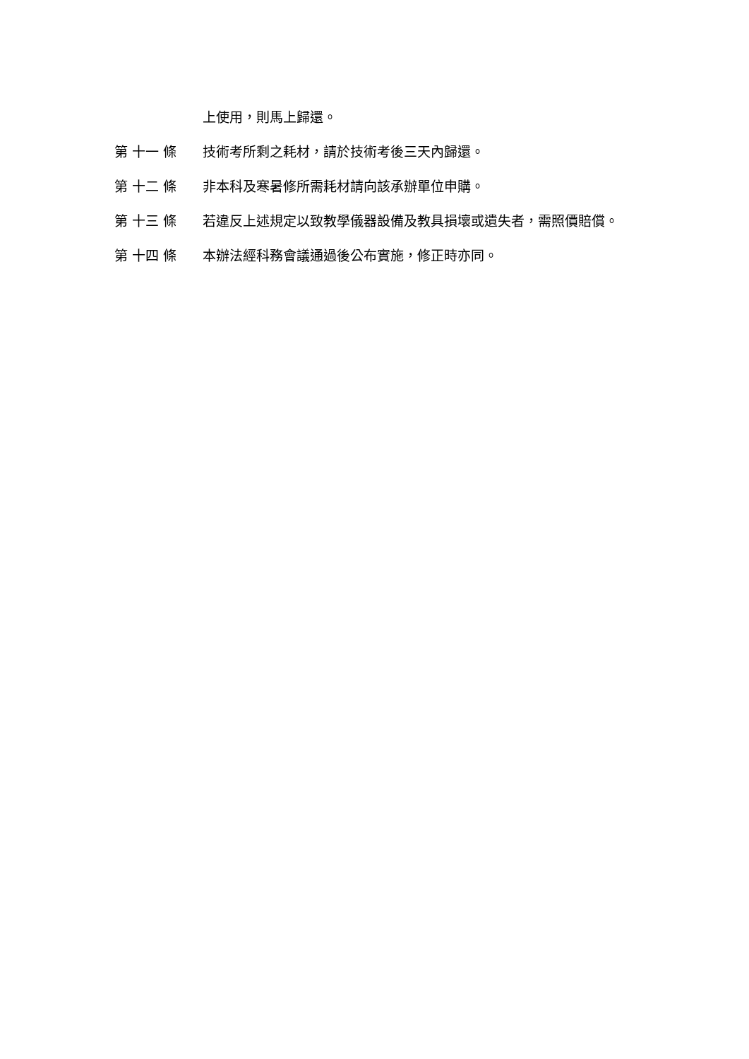上使用，則馬上歸還。
第 十一 條
技術考所剩之耗材，請於技術考後三天內歸還。
第 十二 條
非本科及寒暑修所需耗材請向該承辦單位申購。
第 十三 條
若違反上述規定以致教學儀器設備及教具損壞或遺失者，需照價賠償。
第 十四 條
本辦法經科務會議通過後公布實施，修正時亦同。